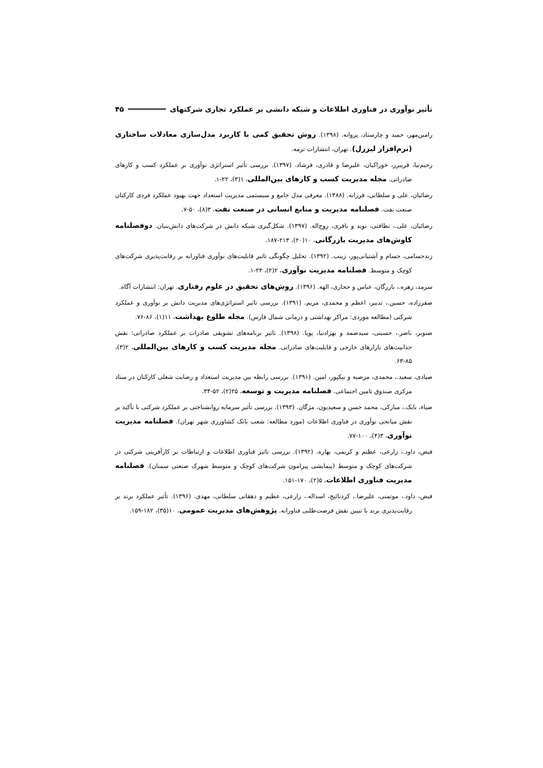تأثیر نوآوری در فناوری اطلاعات و شبکه دانشی بر عملکرد تجاری شرکتهای ۴۵
رامین‌مهر، حمید و چارستاد، پروانه. (۱۳۹۸). روش تحقیق کمی با کاربرد مدل‌سازی معادلات ساختاری (نرم‌افزار لیزرل). تهران، انتشارات ترمه.
رحیم‌نیا، فریبرز، خوراکیان، علیرضا و قادری، فرشاد. (۱۳۹۷). بررسی تأثیر استراتژی نوآوری بر عملکرد کسب و کارهای صادراتی. مجله مدیریت کسب و کارهای بین‌المللی، ۱(۳)، ۲۲-۱.
رضائیان، علی و سلطانی، فرزانه. (۱۳۸۸). معرفی مدل جامع و سیستمی مدیریت استعداد جهت بهبود عملکرد فردی کارکنان صنعت نفت. فصلنامه مدیریت و منابع انسانی در صنعت نفت، ۳(۸)، ۵۰-۷.
رضائیان، علی.، نظافتی، نوید و باقری، روح‌اله. (۱۳۹۷). شکل‌گیری شبکه دانش در شرکت‌های دانش‌بنیان. دوفصلنامه کاوش‌های مدیریت بازرگانی، ۱۰(۲۰)، ۲۱۳-۱۸۷.
زندحسامی، حسام و آشتیانی‌پور، زینب. (۱۳۹۲). تحلیل چگونگی تاثیر قابلیت‌های نوآوری فناورانه بر رقابت‌پذیری شرکت‌های کوچک و متوسط. فصلنامه مدیریت نوآوری، ۲(۲)، ۲۴-۱.
سرمد، زهره.، بازرگان، عباس و حجازی، الهه. (۱۳۹۶). روش‌های تحقیق در علوم رفتاری. تهران: انتشارات آگاه.
صفرزاده، حسین.، تدبیر، اعظم و محمدی، مریم. (۱۳۹۱). بررسی تاثیر استراتژی‌های مدیریت دانش بر نوآوری و عملکرد شرکتی (مطالعه موردی: مراکز بهداشتی و درمانی شمال فارس). مجله طلوع بهداشت، ۱۱(۱)، ۸۶-۷۶.
صنوبر، ناصر.، حسینی، سیدصمد و بهزادنیا، پویا. (۱۳۹۸). تاثیر برنامه‌های تشویقی صادرات بر عملکرد صادراتی: نقش جذابیت‌های بازارهای خارجی و قابلیت‌های صادراتی. مجله مدیریت کسب و کارهای بین‌المللی، ۲(۳)، ۸۵-۶۳.
صیادی، سعید.، محمدی، مرضیه و نیکپور، امین. (۱۳۹۱). بررسی رابطه بین مدیریت استعداد و رضایت شغلی کارکنان در ستاد مرکزی صندوق تامین اجتماعی. فصلنامه مدیریت و توسعه، ۲۵(۲)، ۵۲-۳۴.
ضیاء، بابک.، مبارکی، محمد حسن و سعیدیون، مژگان. (۱۳۹۳). بررسی تأثیر سرمایه روانشناختی بر عملکرد شرکتی با تأکید بر نقش میانجی نوآوری در فناوری اطلاعات (مورد مطالعه: شعب بانک کشاورزی شهر تهران). فصلنامه مدیریت نوآوری، ۳(۴)، ۱۰۰-۷۷.
فیض، داود.، زارعی، عظیم و کریمی، بهاره. (۱۳۹۲). بررسی تاثیر فناوری اطلاعات و ارتباطات بر کارآفرینی شرکتی در شرکت‌های کوچک و متوسط (پیمایشی پیرامون شرکت‌های کوچک و متوسط شهرک صنعتی سمنان). فصلنامه مدیریت فناوری اطلاعات، ۵(۲)، ۱۷۰-۱۵۱.
فیض، داود.، موتمنی، علیرضا.، کردنائیج، اسداله.، زارعی، عظیم و دهقانی سلطانی، مهدی. (۱۳۹۶). تأثیر عملکرد برند بر رقابت‌پذیری برند با تبیین نقش فرصت‌طلبی فناورانه. پژوهش‌های مدیریت عمومی، ۱۰(۳۵)، ۱۸۲-۱۵۹.